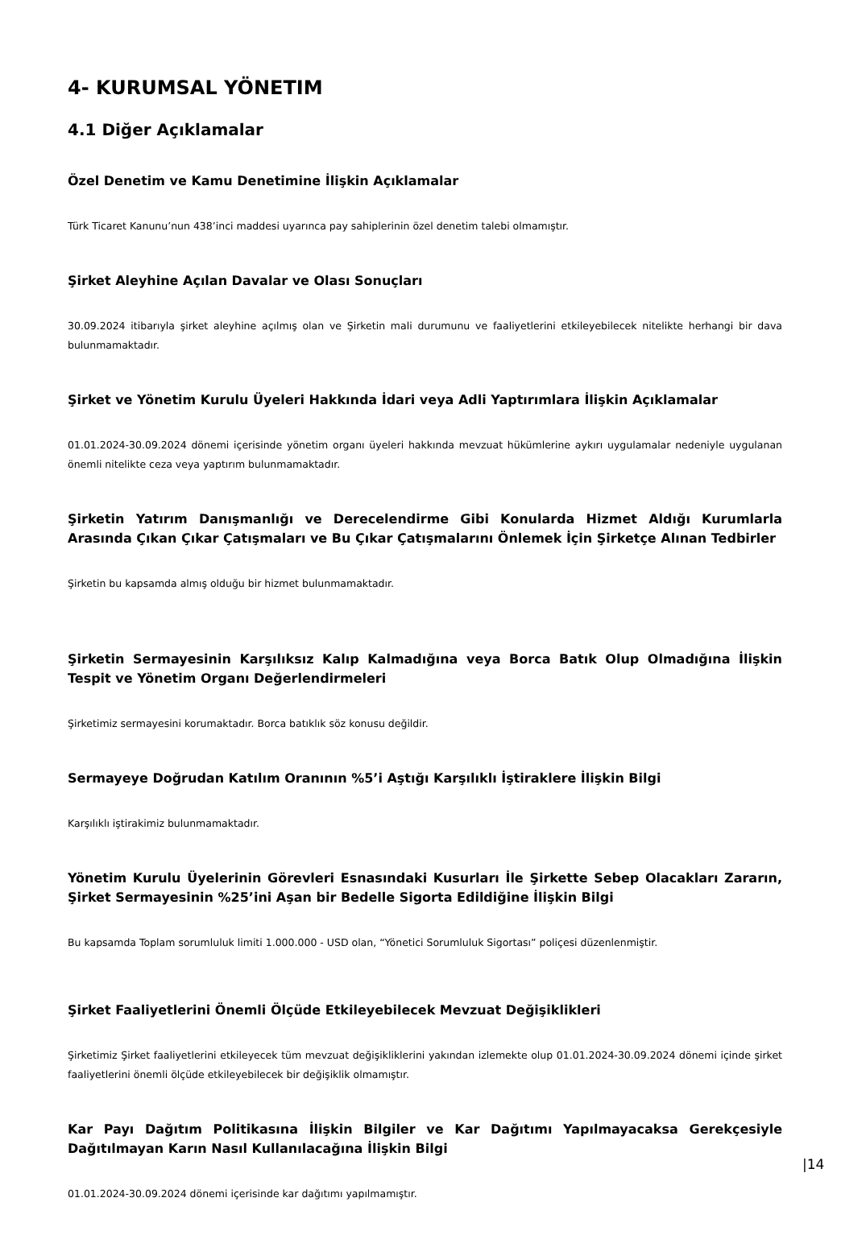4- KURUMSAL YÖNETIM
4.1 Diğer Açıklamalar
Özel Denetim ve Kamu Denetimine İlişkin Açıklamalar
Türk Ticaret Kanunu’nun 438’inci maddesi uyarınca pay sahiplerinin özel denetim talebi olmamıştır.
Şirket Aleyhine Açılan Davalar ve Olası Sonuçları
30.09.2024 itibarıyla şirket aleyhine açılmış olan ve Şirketin mali durumunu ve faaliyetlerini etkileyebilecek nitelikte herhangi bir dava bulunmamaktadır.
Şirket ve Yönetim Kurulu Üyeleri Hakkında İdari veya Adli Yaptırımlara İlişkin Açıklamalar
01.01.2024-30.09.2024 dönemi içerisinde yönetim organı üyeleri hakkında mevzuat hükümlerine aykırı uygulamalar nedeniyle uygulanan önemli nitelikte ceza veya yaptırım bulunmamaktadır.
Şirketin Yatırım Danışmanlığı ve Derecelendirme Gibi Konularda Hizmet Aldığı Kurumlarla Arasında Çıkan Çıkar Çatışmaları ve Bu Çıkar Çatışmalarını Önlemek İçin Şirketçe Alınan Tedbirler
Şirketin bu kapsamda almış olduğu bir hizmet bulunmamaktadır.
Şirketin Sermayesinin Karşılıksız Kalıp Kalmadığına veya Borca Batık Olup Olmadığına İlişkin Tespit ve Yönetim Organı Değerlendirmeleri
Şirketimiz sermayesini korumaktadır. Borca batıklık söz konusu değildir.
Sermayeye Doğrudan Katılım Oranının %5’i Aştığı Karşılıklı İştiraklere İlişkin Bilgi
Karşılıklı iştirakimiz bulunmamaktadır.
Yönetim Kurulu Üyelerinin Görevleri Esnasındaki Kusurları İle Şirkette Sebep Olacakları Zararın, Şirket Sermayesinin %25’ini Aşan bir Bedelle Sigorta Edildiğine İlişkin Bilgi
Bu kapsamda Toplam sorumluluk limiti 1.000.000 - USD olan, “Yönetici Sorumluluk Sigortası” poliçesi düzenlenmiştir.
Şirket Faaliyetlerini Önemli Ölçüde Etkileyebilecek Mevzuat Değişiklikleri
Şirketimiz Şirket faaliyetlerini etkileyecek tüm mevzuat değişikliklerini yakından izlemekte olup 01.01.2024-30.09.2024 dönemi içinde şirket faaliyetlerini önemli ölçüde etkileyebilecek bir değişiklik olmamıştır.
Kar Payı Dağıtım Politikasına İlişkin Bilgiler ve Kar Dağıtımı Yapılmayacaksa Gerekçesiyle Dağıtılmayan Karın Nasıl Kullanılacağına İlişkin Bilgi
01.01.2024-30.09.2024 dönemi içerisinde kar dağıtımı yapılmamıştır.
|14